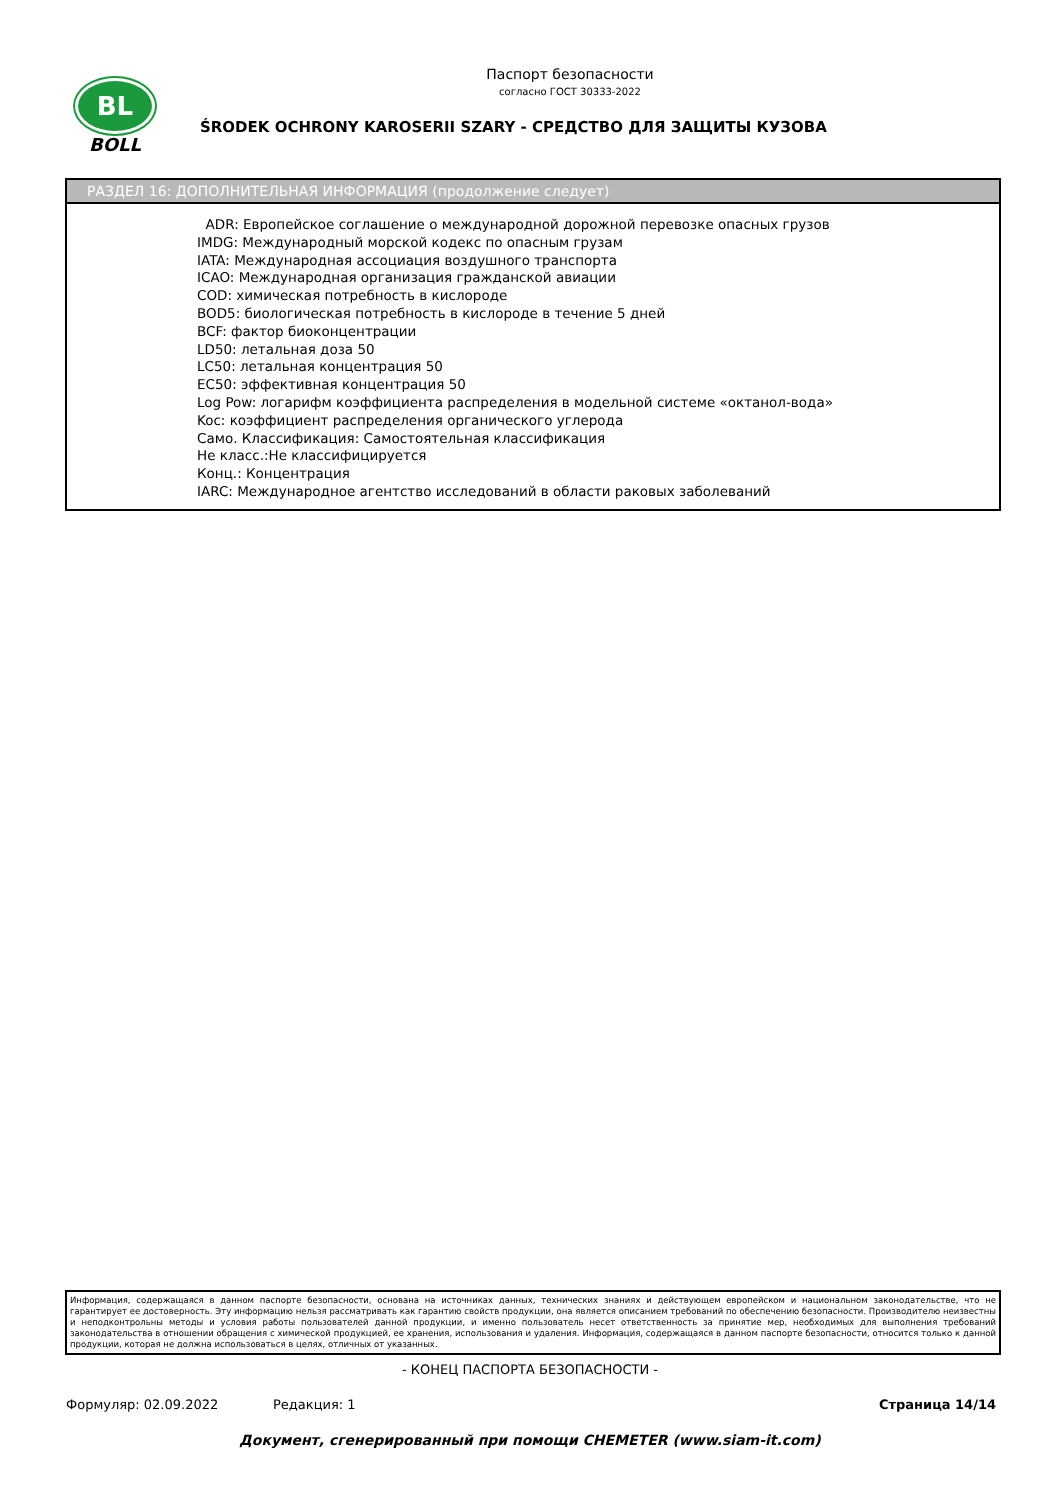BL
BOLL
Паспорт безопасности
согласно ГОСТ 30333-2022
ŚRODEK OCHRONY KAROSERII SZARY - СРЕДСТВО ДЛЯ ЗАЩИТЫ КУЗОВА
РАЗДЕЛ 16: ДОПОЛНИТЕЛЬНАЯ ИНФОРМАЦИЯ (продолжение следует)
ADR: Европейское соглашение о международной дорожной перевозке опасных грузов
IMDG: Международный морской кодекс по опасным грузам
IATA: Международная ассоциация воздушного транспорта
ICAO: Международная организация гражданской авиации
COD: химическая потребность в кислороде
BOD5: биологическая потребность в кислороде в течение 5 дней
BCF: фактор биоконцентрации
LD50: летальная доза 50
LC50: летальная концентрация 50
EC50: эффективная концентрация 50
Log Pow: логарифм коэффициента распределения в модельной системе «октанол-вода»
Koc: коэффициент распределения органического углерода
Само. Классификация: Самостоятельная классификация
Не класс.:Не классифицируется
Конц.: Концентрация
IARC: Международное агентство исследований в области раковых заболеваний
Информация, содержащаяся в данном паспорте безопасности, основана на источниках данных, технических знаниях и действующем европейском и национальном законодательстве, что не гарантирует ее достоверность. Эту информацию нельзя рассматривать как гарантию свойств продукции, она является описанием требований по обеспечению безопасности. Производителю неизвестны и неподконтрольны методы и условия работы пользователей данной продукции, и именно пользователь несет ответственность за принятие мер, необходимых для выполнения требований законодательства в отношении обращения с химической продукцией, ее хранения, использования и удаления. Информация, содержащаяся в данном паспорте безопасности, относится только к данной продукции, которая не должна использоваться в целях, отличных от указанных.
- КОНЕЦ ПАСПОРТА БЕЗОПАСНОСТИ -
Формуляр: 02.09.2022 Редакция: 1 Страница 14/14
Документ, сгенерированный при помощи CHEMETER (www.siam-it.com)